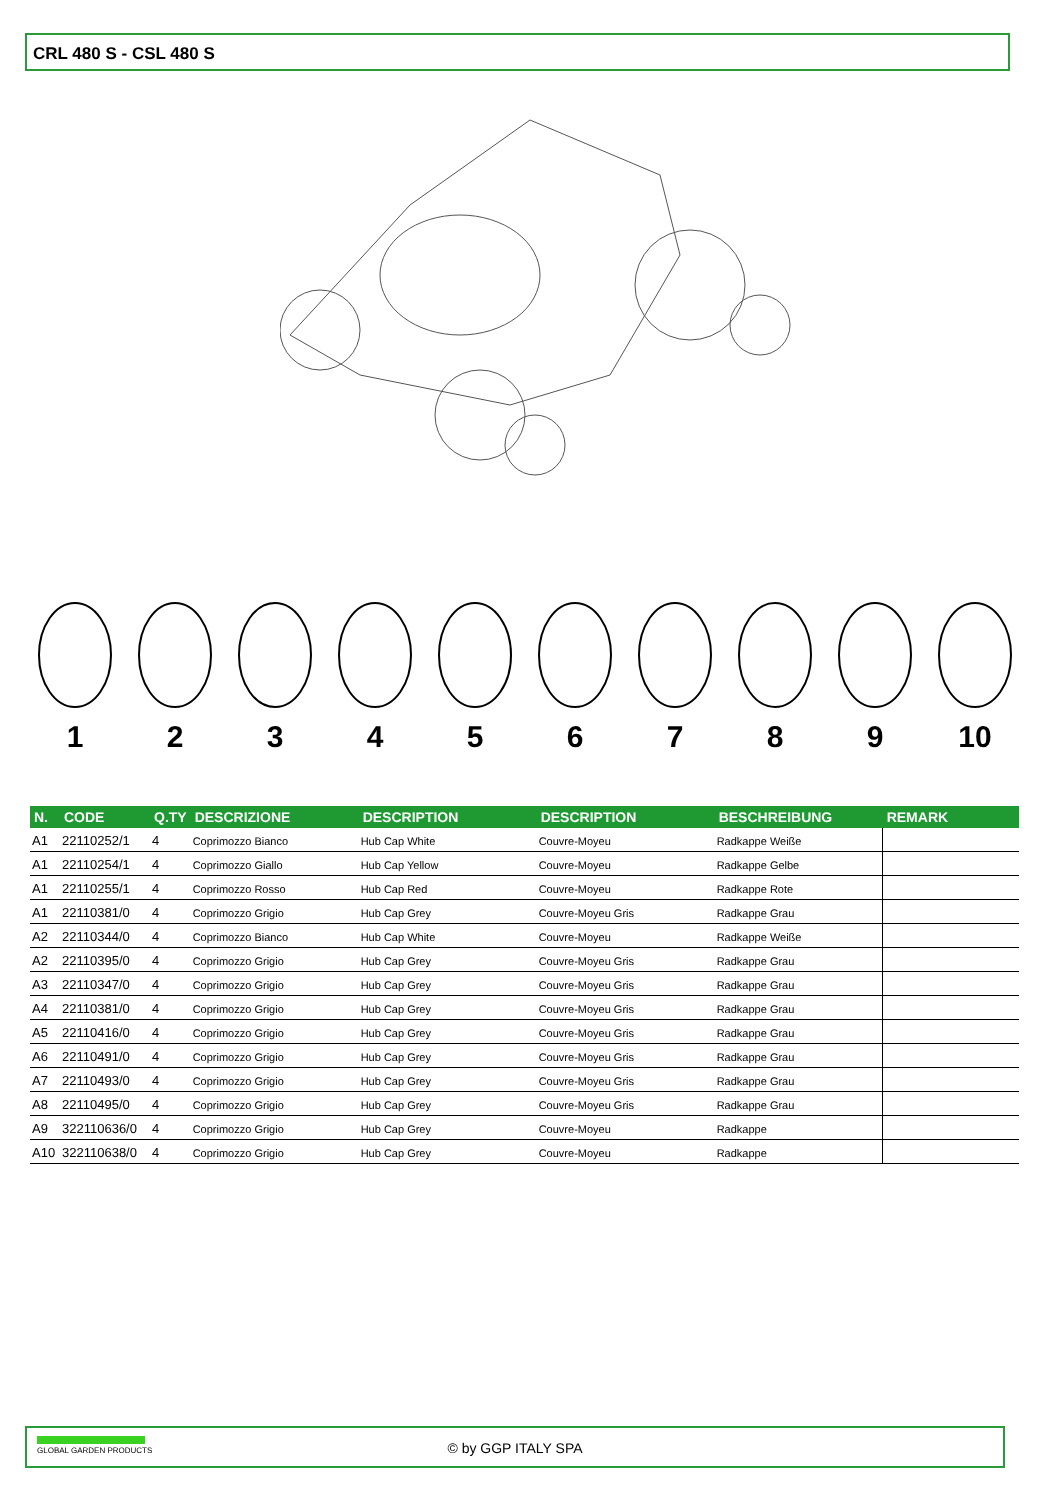CRL 480 S - CSL 480 S
1 2 3 4 5 6 7 8 9 10
| N. | CODE | Q.TY | DESCRIZIONE | DESCRIPTION | DESCRIPTION | BESCHREIBUNG | REMARK |
| --- | --- | --- | --- | --- | --- | --- | --- |
| A1 | 22110252/1 | 4 | Coprimozzo Bianco | Hub Cap White | Couvre-Moyeu | Radkappe Weiße | |
| A1 | 22110254/1 | 4 | Coprimozzo Giallo | Hub Cap Yellow | Couvre-Moyeu | Radkappe Gelbe | |
| A1 | 22110255/1 | 4 | Coprimozzo Rosso | Hub Cap Red | Couvre-Moyeu | Radkappe Rote | |
| A1 | 22110381/0 | 4 | Coprimozzo Grigio | Hub Cap Grey | Couvre-Moyeu Gris | Radkappe Grau | |
| A2 | 22110344/0 | 4 | Coprimozzo Bianco | Hub Cap White | Couvre-Moyeu | Radkappe Weiße | |
| A2 | 22110395/0 | 4 | Coprimozzo Grigio | Hub Cap Grey | Couvre-Moyeu Gris | Radkappe Grau | |
| A3 | 22110347/0 | 4 | Coprimozzo Grigio | Hub Cap Grey | Couvre-Moyeu Gris | Radkappe Grau | |
| A4 | 22110381/0 | 4 | Coprimozzo Grigio | Hub Cap Grey | Couvre-Moyeu Gris | Radkappe Grau | |
| A5 | 22110416/0 | 4 | Coprimozzo Grigio | Hub Cap Grey | Couvre-Moyeu Gris | Radkappe Grau | |
| A6 | 22110491/0 | 4 | Coprimozzo Grigio | Hub Cap Grey | Couvre-Moyeu Gris | Radkappe Grau | |
| A7 | 22110493/0 | 4 | Coprimozzo Grigio | Hub Cap Grey | Couvre-Moyeu Gris | Radkappe Grau | |
| A8 | 22110495/0 | 4 | Coprimozzo Grigio | Hub Cap Grey | Couvre-Moyeu Gris | Radkappe Grau | |
| A9 | 322110636/0 | 4 | Coprimozzo Grigio | Hub Cap Grey | Couvre-Moyeu | Radkappe | |
| A10 | 322110638/0 | 4 | Coprimozzo Grigio | Hub Cap Grey | Couvre-Moyeu | Radkappe | |
GLOBAL GARDEN PRODUCTS
© by GGP ITALY SPA